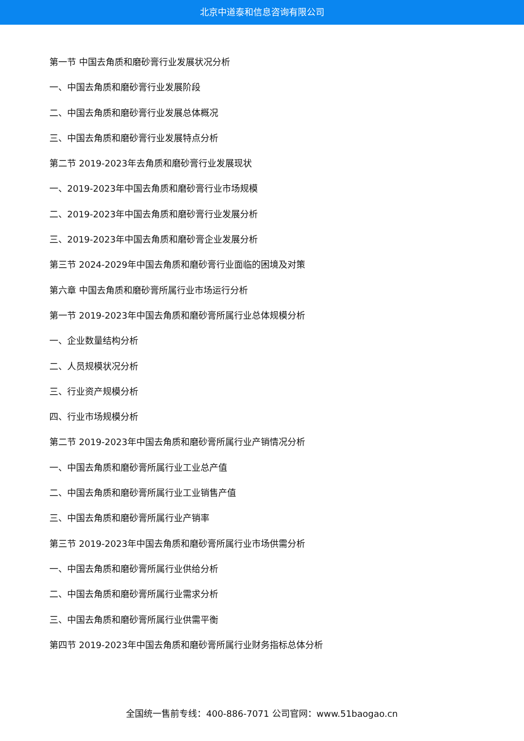北京中道泰和信息咨询有限公司
第一节 中国去角质和磨砂膏行业发展状况分析
一、中国去角质和磨砂膏行业发展阶段
二、中国去角质和磨砂膏行业发展总体概况
三、中国去角质和磨砂膏行业发展特点分析
第二节 2019-2023年去角质和磨砂膏行业发展现状
一、2019-2023年中国去角质和磨砂膏行业市场规模
二、2019-2023年中国去角质和磨砂膏行业发展分析
三、2019-2023年中国去角质和磨砂膏企业发展分析
第三节 2024-2029年中国去角质和磨砂膏行业面临的困境及对策
第六章 中国去角质和磨砂膏所属行业市场运行分析
第一节 2019-2023年中国去角质和磨砂膏所属行业总体规模分析
一、企业数量结构分析
二、人员规模状况分析
三、行业资产规模分析
四、行业市场规模分析
第二节 2019-2023年中国去角质和磨砂膏所属行业产销情况分析
一、中国去角质和磨砂膏所属行业工业总产值
二、中国去角质和磨砂膏所属行业工业销售产值
三、中国去角质和磨砂膏所属行业产销率
第三节 2019-2023年中国去角质和磨砂膏所属行业市场供需分析
一、中国去角质和磨砂膏所属行业供给分析
二、中国去角质和磨砂膏所属行业需求分析
三、中国去角质和磨砂膏所属行业供需平衡
第四节 2019-2023年中国去角质和磨砂膏所属行业财务指标总体分析
全国统一售前专线：400-886-7071 公司官网：www.51baogao.cn